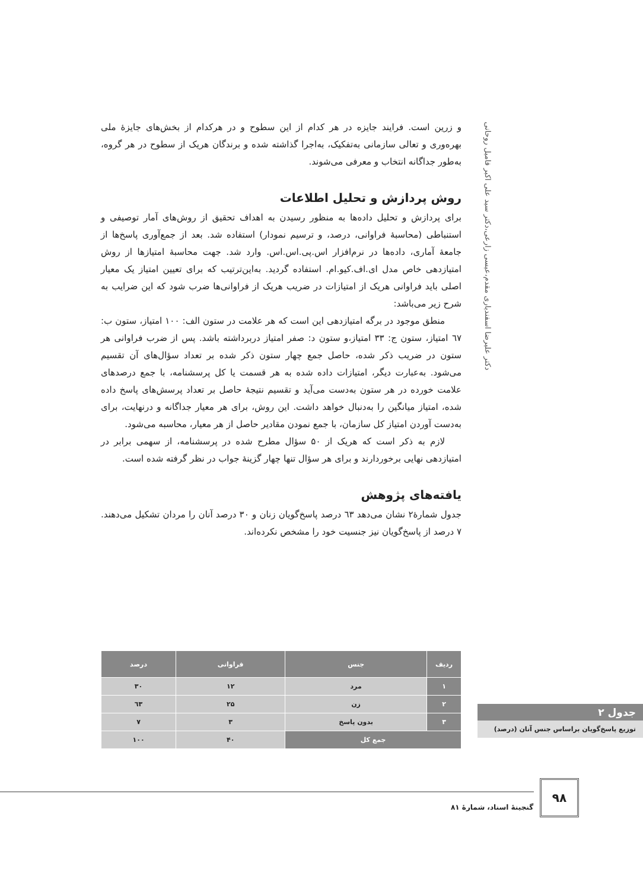دکتر علیرضا اسفندیاری مقدم،عیسی زارعی،دکتر سید علی اکبر فامیل روحانی
و زرین است. فرایند جایزه در هر کدام از این سطوح و در هرکدام از بخش‌های جایزۀ ملی بهره‌وری و تعالی سازمانی به‌تفکیک، به‌اجرا گذاشته شده و برندگان هریک از سطوح در هر گروه، به‌طور جداگانه انتخاب و معرفی می‌شوند.
روش پردازش و تحلیل اطلاعات
برای پردازش و تحلیل داده‌ها به منظور رسیدن به اهداف تحقیق از روش‌های آمار توصیفی و استنباطی (محاسبۀ فراوانی، درصد، و ترسیم نمودار) استفاده شد. بعد از جمع‌آوری پاسخ‌ها از جامعۀ آماری، داده‌ها در نرم‌افزار اس.پی.اس.اس. وارد شد. جهت محاسبۀ امتیازها از روش امتیازدهی خاص مدل ای.اف.کیو.ام. استفاده گردید. به‌این‌ترتیب که برای تعیین امتیاز یک معیار اصلی باید فراوانی هریک از امتیازات در ضریب هریک از فراوانی‌ها ضرب شود که این ضرایب به شرح زیر می‌باشد:
منطق موجود در برگه امتیازدهی این است که هر علامت در ستون الف: ۱۰۰ امتیاز، ستون ب: ٦٧ امتیاز، ستون ج: ۳۳ امتیاز،و ستون د: صفر امتیاز دربرداشته باشد. پس از ضرب فراوانی هر ستون در ضریب ذکر شده، حاصل جمع چهار ستون ذکر شده بر تعداد سؤال‌های آن تقسیم می‌شود. به‌عبارت دیگر، امتیازات داده شده به هر قسمت یا کل پرسشنامه، با جمع درصدهای علامت خورده در هر ستون به‌دست می‌آید و تقسیم نتیجۀ حاصل بر تعداد پرسش‌های پاسخ داده شده، امتیاز میانگین را به‌دنبال خواهد داشت. این روش، برای هر معیار جداگانه و درنهایت، برای به‌دست آوردن امتیاز کل سازمان، با جمع نمودن مقادیر حاصل از هر معیار، محاسبه می‌شود.
لازم به ذکر است که هریک از ۵۰ سؤال مطرح شده در پرسشنامه، از سهمی برابر در امتیازدهی نهایی برخوردارند و برای هر سؤال تنها چهار گزینۀ جواب در نظر گرفته شده است.
یافته‌های پژوهش
جدول شمارۀ۲ نشان می‌دهد ٦۳ درصد پاسخ‌گویان زنان و ۳۰ درصد آنان را مردان تشکیل می‌دهند. ۷ درصد از پاسخ‌گویان نیز جنسیت خود را مشخص نکرده‌اند.
| ردیف | جنس | فراوانی | درصد |
| --- | --- | --- | --- |
| ۱ | مرد | ۱۲ | ۳۰ |
| ۲ | زن | ۲۵ | ٦۳ |
| ۳ | بدون پاسخ | ۳ | ۷ |
| جمع کل | | ۴۰ | ۱۰۰ |
جدول ۲
توزیع پاسخ‌گویان براساس جنس آنان (درصد)
۹۸
گنجینۀ اسناد، شمارۀ ۸۱